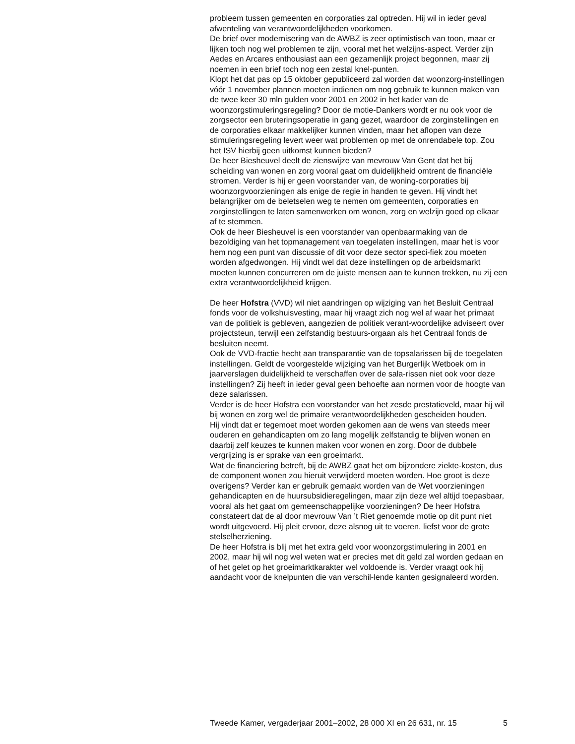probleem tussen gemeenten en corporaties zal optreden. Hij wil in ieder geval afwenteling van verantwoordelijkheden voorkomen.
De brief over modernisering van de AWBZ is zeer optimistisch van toon, maar er lijken toch nog wel problemen te zijn, vooral met het welzijns-aspect. Verder zijn Aedes en Arcares enthousiast aan een gezamenlijk project begonnen, maar zij noemen in een brief toch nog een zestal knel-punten.
Klopt het dat pas op 15 oktober gepubliceerd zal worden dat woonzorg-instellingen vóór 1 november plannen moeten indienen om nog gebruik te kunnen maken van de twee keer 30 mln gulden voor 2001 en 2002 in het kader van de woonzorgstimuleringsregeling? Door de motie-Dankers wordt er nu ook voor de zorgsector een bruteringsoperatie in gang gezet, waardoor de zorginstellingen en de corporaties elkaar makkelijker kunnen vinden, maar het aflopen van deze stimuleringsregeling levert weer wat problemen op met de onrendabele top. Zou het ISV hierbij geen uitkomst kunnen bieden?
De heer Biesheuvel deelt de zienswijze van mevrouw Van Gent dat het bij scheiding van wonen en zorg vooral gaat om duidelijkheid omtrent de financiële stromen. Verder is hij er geen voorstander van, de woning-corporaties bij woonzorgvoorzieningen als enige de regie in handen te geven. Hij vindt het belangrijker om de beletselen weg te nemen om gemeenten, corporaties en zorginstellingen te laten samenwerken om wonen, zorg en welzijn goed op elkaar af te stemmen.
Ook de heer Biesheuvel is een voorstander van openbaarmaking van de bezoldiging van het topmanagement van toegelaten instellingen, maar het is voor hem nog een punt van discussie of dit voor deze sector speci-fiek zou moeten worden afgedwongen. Hij vindt wel dat deze instellingen op de arbeidsmarkt moeten kunnen concurreren om de juiste mensen aan te kunnen trekken, nu zij een extra verantwoordelijkheid krijgen.
De heer Hofstra (VVD) wil niet aandringen op wijziging van het Besluit Centraal fonds voor de volkshuisvesting, maar hij vraagt zich nog wel af waar het primaat van de politiek is gebleven, aangezien de politiek verant-woordelijke adviseert over projectsteun, terwijl een zelfstandig bestuurs-orgaan als het Centraal fonds de besluiten neemt.
Ook de VVD-fractie hecht aan transparantie van de topsalarissen bij de toegelaten instellingen. Geldt de voorgestelde wijziging van het Burgerlijk Wetboek om in jaarverslagen duidelijkheid te verschaffen over de sala-rissen niet ook voor deze instellingen? Zij heeft in ieder geval geen behoefte aan normen voor de hoogte van deze salarissen.
Verder is de heer Hofstra een voorstander van het zesde prestatieveld, maar hij wil bij wonen en zorg wel de primaire verantwoordelijkheden gescheiden houden.
Hij vindt dat er tegemoet moet worden gekomen aan de wens van steeds meer ouderen en gehandicapten om zo lang mogelijk zelfstandig te blijven wonen en daarbij zelf keuzes te kunnen maken voor wonen en zorg. Door de dubbele vergrijzing is er sprake van een groeimarkt.
Wat de financiering betreft, bij de AWBZ gaat het om bijzondere ziekte-kosten, dus de component wonen zou hieruit verwijderd moeten worden. Hoe groot is deze overigens? Verder kan er gebruik gemaakt worden van de Wet voorzieningen gehandicapten en de huursubsidieregelingen, maar zijn deze wel altijd toepasbaar, vooral als het gaat om gemeenschappelijke voorzieningen? De heer Hofstra constateert dat de al door mevrouw Van ’t Riet genoemde motie op dit punt niet wordt uitgevoerd. Hij pleit ervoor, deze alsnog uit te voeren, liefst voor de grote stelselherziening.
De heer Hofstra is blij met het extra geld voor woonzorgstimulering in 2001 en 2002, maar hij wil nog wel weten wat er precies met dit geld zal worden gedaan en of het gelet op het groeimarktkarakter wel voldoende is. Verder vraagt ook hij aandacht voor de knelpunten die van verschil-lende kanten gesignaleerd worden.
Tweede Kamer, vergaderjaar 2001–2002, 28 000 XI en 26 631, nr. 15 5